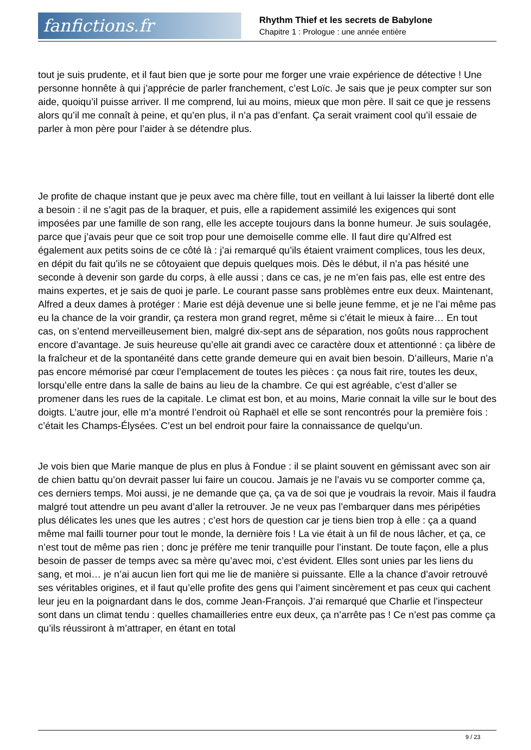fanfictions.fr
Rhythm Thief et les secrets de Babylone
Chapitre 1 : Prologue : une année entière
tout je suis prudente, et il faut bien que je sorte pour me forger une vraie expérience de détective ! Une personne honnête à qui j’apprécie de parler franchement, c’est Loïc. Je sais que je peux compter sur son aide, quoiqu’il puisse arriver. Il me comprend, lui au moins, mieux que mon père. Il sait ce que je ressens alors qu’il me connaît à peine, et qu’en plus, il n’a pas d’enfant. Ça serait vraiment cool qu’il essaie de parler à mon père pour l’aider à se détendre plus.
Je profite de chaque instant que je peux avec ma chère fille, tout en veillant à lui laisser la liberté dont elle a besoin : il ne s’agit pas de la braquer, et puis, elle a rapidement assimilé les exigences qui sont imposées par une famille de son rang, elle les accepte toujours dans la bonne humeur. Je suis soulagée, parce que j’avais peur que ce soit trop pour une demoiselle comme elle. Il faut dire qu’Alfred est également aux petits soins de ce côté là : j’ai remarqué qu’ils étaient vraiment complices, tous les deux, en dépit du fait qu’ils ne se côtoyaient que depuis quelques mois. Dès le début, il n’a pas hésité une seconde à devenir son garde du corps, à elle aussi ; dans ce cas, je ne m’en fais pas, elle est entre des mains expertes, et je sais de quoi je parle. Le courant passe sans problèmes entre eux deux. Maintenant, Alfred a deux dames à protéger : Marie est déjà devenue une si belle jeune femme, et je ne l’ai même pas eu la chance de la voir grandir, ça restera mon grand regret, même si c’était le mieux à faire… En tout cas, on s’entend merveilleusement bien, malgré dix-sept ans de séparation, nos goûts nous rapprochent encore d’avantage. Je suis heureuse qu’elle ait grandi avec ce caractère doux et attentionné : ça libère de la fraîcheur et de la spontanéité dans cette grande demeure qui en avait bien besoin. D’ailleurs, Marie n’a pas encore mémorisé par cœur l’emplacement de toutes les pièces : ça nous fait rire, toutes les deux, lorsqu’elle entre dans la salle de bains au lieu de la chambre. Ce qui est agréable, c’est d’aller se promener dans les rues de la capitale. Le climat est bon, et au moins, Marie connait la ville sur le bout des doigts. L’autre jour, elle m’a montré l’endroit où Raphaël et elle se sont rencontrés pour la première fois : c’était les Champs-Élysées. C’est un bel endroit pour faire la connaissance de quelqu’un.
Je vois bien que Marie manque de plus en plus à Fondue : il se plaint souvent en gémissant avec son air de chien battu qu’on devrait passer lui faire un coucou. Jamais je ne l’avais vu se comporter comme ça, ces derniers temps. Moi aussi, je ne demande que ça, ça va de soi que je voudrais la revoir. Mais il faudra malgré tout attendre un peu avant d’aller la retrouver. Je ne veux pas l’embarquer dans mes péripéties plus délicates les unes que les autres ; c’est hors de question car je tiens bien trop à elle : ça a quand même mal failli tourner pour tout le monde, la dernière fois ! La vie était à un fil de nous lâcher, et ça, ce n’est tout de même pas rien ; donc je préfère me tenir tranquille pour l’instant. De toute façon, elle a plus besoin de passer de temps avec sa mère qu’avec moi, c’est évident. Elles sont unies par les liens du sang, et moi… je n’ai aucun lien fort qui me lie de manière si puissante. Elle a la chance d’avoir retrouvé ses véritables origines, et il faut qu’elle profite des gens qui l’aiment sincèrement et pas ceux qui cachent leur jeu en la poignardant dans le dos, comme Jean-François. J’ai remarqué que Charlie et l’inspecteur sont dans un climat tendu : quelles chamailleries entre eux deux, ça n’arrête pas ! Ce n’est pas comme ça qu’ils réussiront à m’attraper, en étant en total
9 / 23